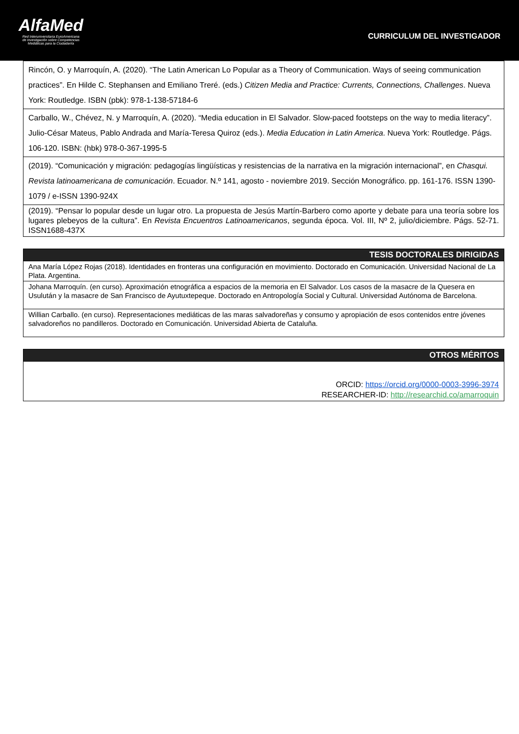AlfaMed
Red Interuniversitaria EuroAmericana
de Investigación sobre Competencias
Mediáticas para la Ciudadanía
CURRICULUM DEL INVESTIGADOR
| Rincón, O. y Marroquín, A. (2020). “The Latin American Lo Popular as a Theory of Communication. Ways of seeing communication practices”. En Hilde C. Stephansen and Emiliano Treré. (eds.) Citizen Media and Practice: Currents, Connections, Challenges . Nueva York: Routledge. ISBN (pbk): 978-1-138-57184-6 |
| Carballo, W., Chévez, N. y Marroquín, A. (2020). “Media education in El Salvador. Slow-paced footsteps on the way to media literacy”. Julio-César Mateus, Pablo Andrada and María-Teresa Quiroz (eds.). Media Education in Latin America . Nueva York: Routledge. Págs. 106-120. ISBN: (hbk) 978-0-367-1995-5 |
| (2019). “Comunicación y migración: pedagogías lingüísticas y resistencias de la narrativa en la migración internacional”, en Chasqui. Revista latinoamericana de comunicación . Ecuador. N.º 141, agosto - noviembre 2019. Sección Monográfico. pp. 161-176. ISSN 1390-1079 / e-ISSN 1390-924X |
| (2019). “Pensar lo popular desde un lugar otro. La propuesta de Jesús Martín-Barbero como aporte y debate para una teoría sobre los lugares plebeyos de la cultura”. En Revista Encuentros Latinoamericanos , segunda época. Vol. III, Nº 2, julio/diciembre. Págs. 52-71. ISSN1688-437X |
| TESIS DOCTORALES DIRIGIDAS |
| --- |
| Ana María López Rojas (2018). Identidades en fronteras una configuración en movimiento. Doctorado en Comunicación. Universidad Nacional de La Plata. Argentina. |
| Johana Marroquín. (en curso). Aproximación etnográfica a espacios de la memoria en El Salvador. Los casos de la masacre de la Quesera en Usulután y la masacre de San Francisco de Ayutuxtepeque. Doctorado en Antropología Social y Cultural. Universidad Autónoma de Barcelona. |
| Willian Carballo. (en curso). Representaciones mediáticas de las maras salvadoreñas y consumo y apropiación de esos contenidos entre jóvenes salvadoreños no pandilleros. Doctorado en Comunicación. Universidad Abierta de Cataluña. |
| OTROS MÉRITOS |
| --- |
| ORCID: https://orcid.org/0000-0003-3996-3974 RESEARCHER-ID: http://researchid.co/amarroquin |